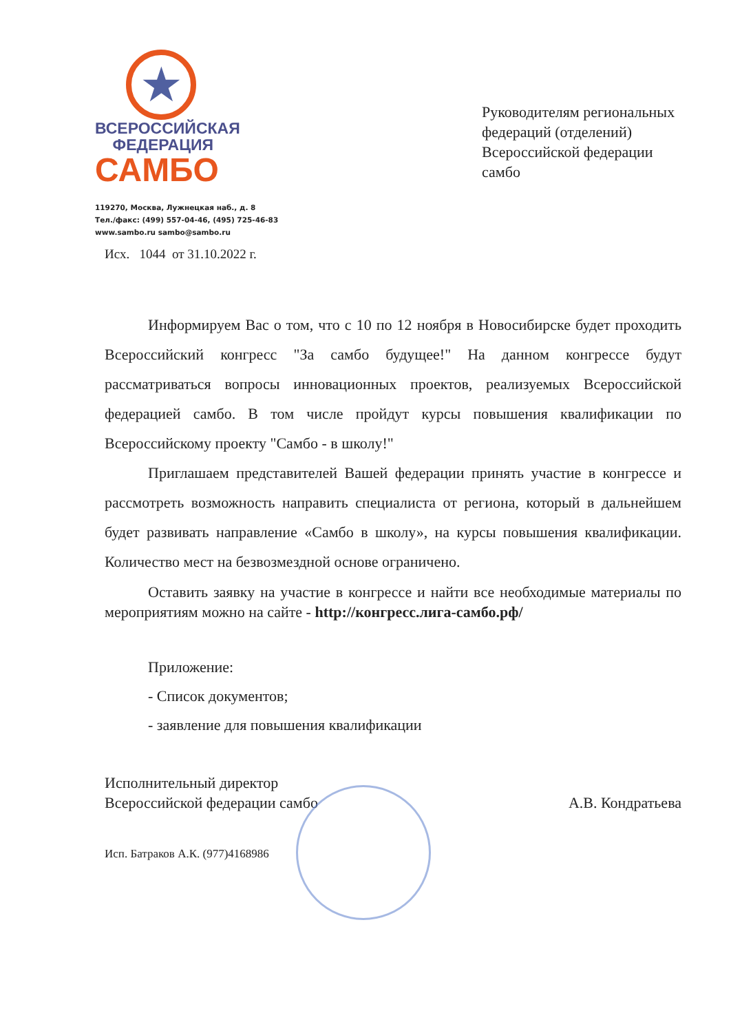★
ВСЕРОССИЙСКАЯ
ФЕДЕРАЦИЯ
САМБО
119270, Москва, Лужнецкая наб., д. 8
Тел./факс: (499) 557-04-46, (495) 725-46-83
www.sambo.ru sambo@sambo.ru
Руководителям региональных
федераций (отделений)
Всероссийской федерации
самбо
Исх. 1044 от 31.10.2022 г.
Информируем Вас о том, что с 10 по 12 ноября в Новосибирске будет проходить Всероссийский конгресс "За самбо будущее!" На данном конгрессе будут рассматриваться вопросы инновационных проектов, реализуемых Всероссийской федерацией самбо. В том числе пройдут курсы повышения квалификации по Всероссийскому проекту "Самбо - в школу!"
Приглашаем представителей Вашей федерации принять участие в конгрессе и рассмотреть возможность направить специалиста от региона, который в дальнейшем будет развивать направление «Самбо в школу», на курсы повышения квалификации. Количество мест на безвозмездной основе ограничено.
Оставить заявку на участие в конгрессе и найти все необходимые материалы по мероприятиям можно на сайте - http://конгресс.лига-самбо.рф/
Приложение:
- Список документов;
- заявление для повышения квалификации
Исполнительный директор
Всероссийской федерации самбо
А.В. Кондратьева
Исп. Батраков А.К. (977)4168986